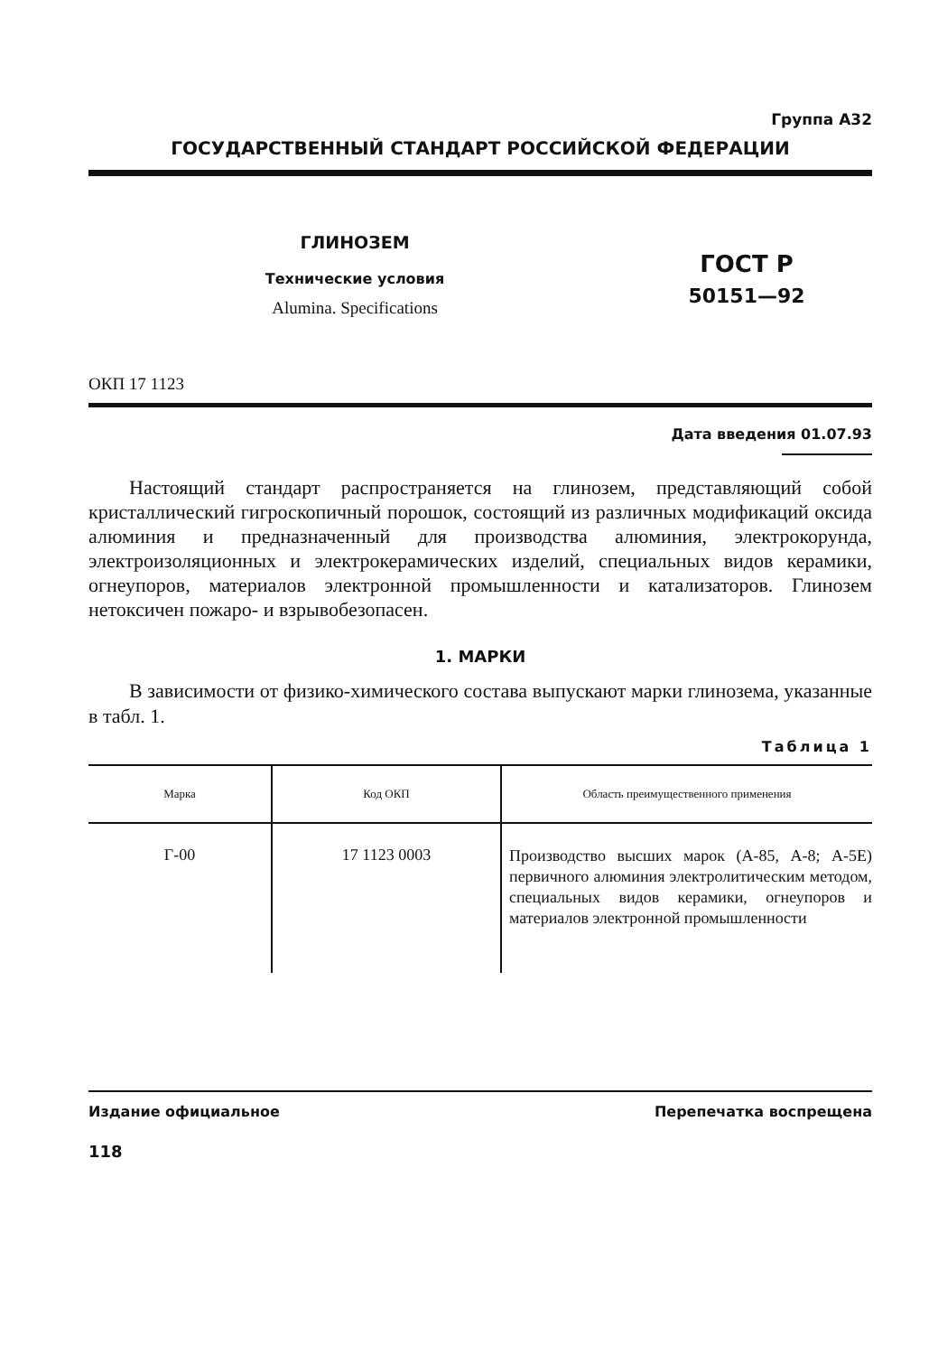Группа А32
ГОСУДАРСТВЕННЫЙ СТАНДАРТ РОССИЙСКОЙ ФЕДЕРАЦИИ
ГЛИНОЗЕМ
Технические условия
Alumina. Specifications
ГОСТ Р
50151—92
ОКП 17 1123
Дата введения 01.07.93
Настоящий стандарт распространяется на глинозем, представляющий собой кристаллический гигроскопичный порошок, состоящий из различных модификаций оксида алюминия и предназначенный для производства алюминия, электрокорунда, электроизоляционных и электрокерамических изделий, специальных видов керамики, огнеупоров, материалов электронной промышленности и катализаторов. Глинозем нетоксичен пожаро- и взрывобезопасен.
1. МАРКИ
В зависимости от физико-химического состава выпускают марки глинозема, указанные в табл. 1.
Таблица 1
| Марка | Код ОКП | Область преимущественного применения |
| --- | --- | --- |
| Г-00 | 17 1123 0003 | Производство высших марок (А-85, А-8; А-5Е) первичного алюминия электролитическим методом, специальных видов керамики, огнеупоров и материалов электронной промышленности |
Издание официальное Перепечатка воспрещена
118